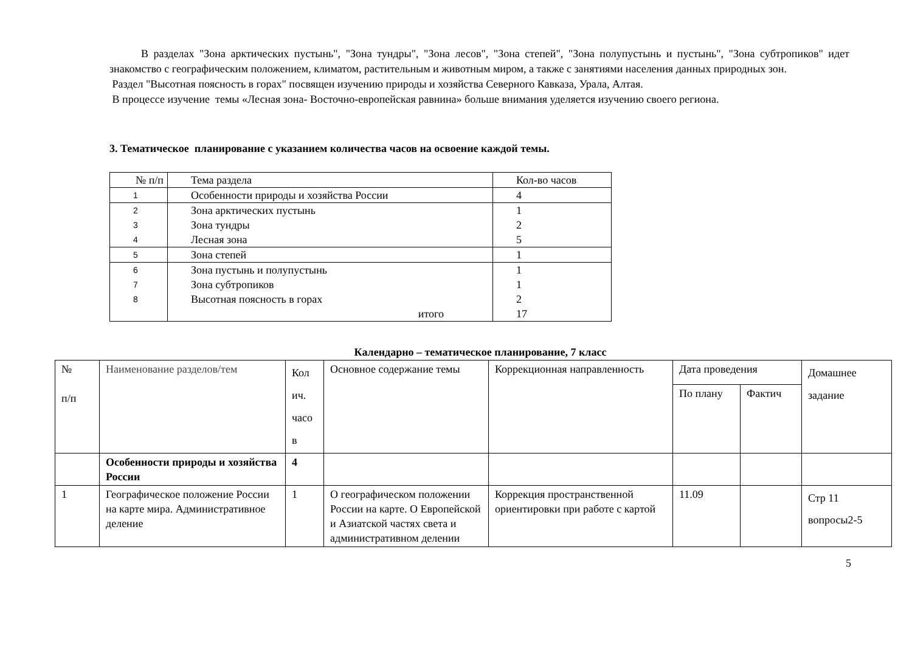В разделах "Зона арктических пустынь", "Зона тундры", "Зона лесов", "Зона степей", "Зона полупустынь и пустынь", "Зона субтропиков" идет знакомство с географическим положением, климатом, растительным и животным миром, а также с занятиями населения данных природных зон.
Раздел "Высотная поясность в горах" посвящен изучению природы и хозяйства Северного Кавказа, Урала, Алтая.
В процессе изучение темы «Лесная зона- Восточно-европейская равнина» больше внимания уделяется изучению своего региона.
3. Тематическое планирование с указанием количества часов на освоение каждой темы.
| № п/п | Тема раздела | Кол-во часов |
| 1 | Особенности природы и хозяйства России | 4 |
| 2 | Зона арктических пустынь | 1 |
| 3 | Зона тундры | 2 |
| 4 | Лесная зона | 5 |
| 5 | Зона степей | 1 |
| 6 | Зона пустынь и полупустынь | 1 |
| 7 | Зона субтропиков | 1 |
| 8 | Высотная поясность в горах | 2 |
| | итого | 17 |
Календарно – тематическое планирование, 7 класс
| № п/п | Наименование разделов/тем | Кол ич. часо в | Основное содержание темы | Коррекционная направленность | Дата проведения | | Домашнее задание |
| | | | | | По плану | Фактич | |
| | Особенности природы и хозяйства России | 4 | | | | | |
| 1 | Географическое положение России на карте мира. Административное деление | 1 | О географическом положении России на карте. О Европейской и Азиатской частях света и административном делении | Коррекция пространственной ориентировки при работе с картой | 11.09 | | Стр 11 вопросы2-5 |
5